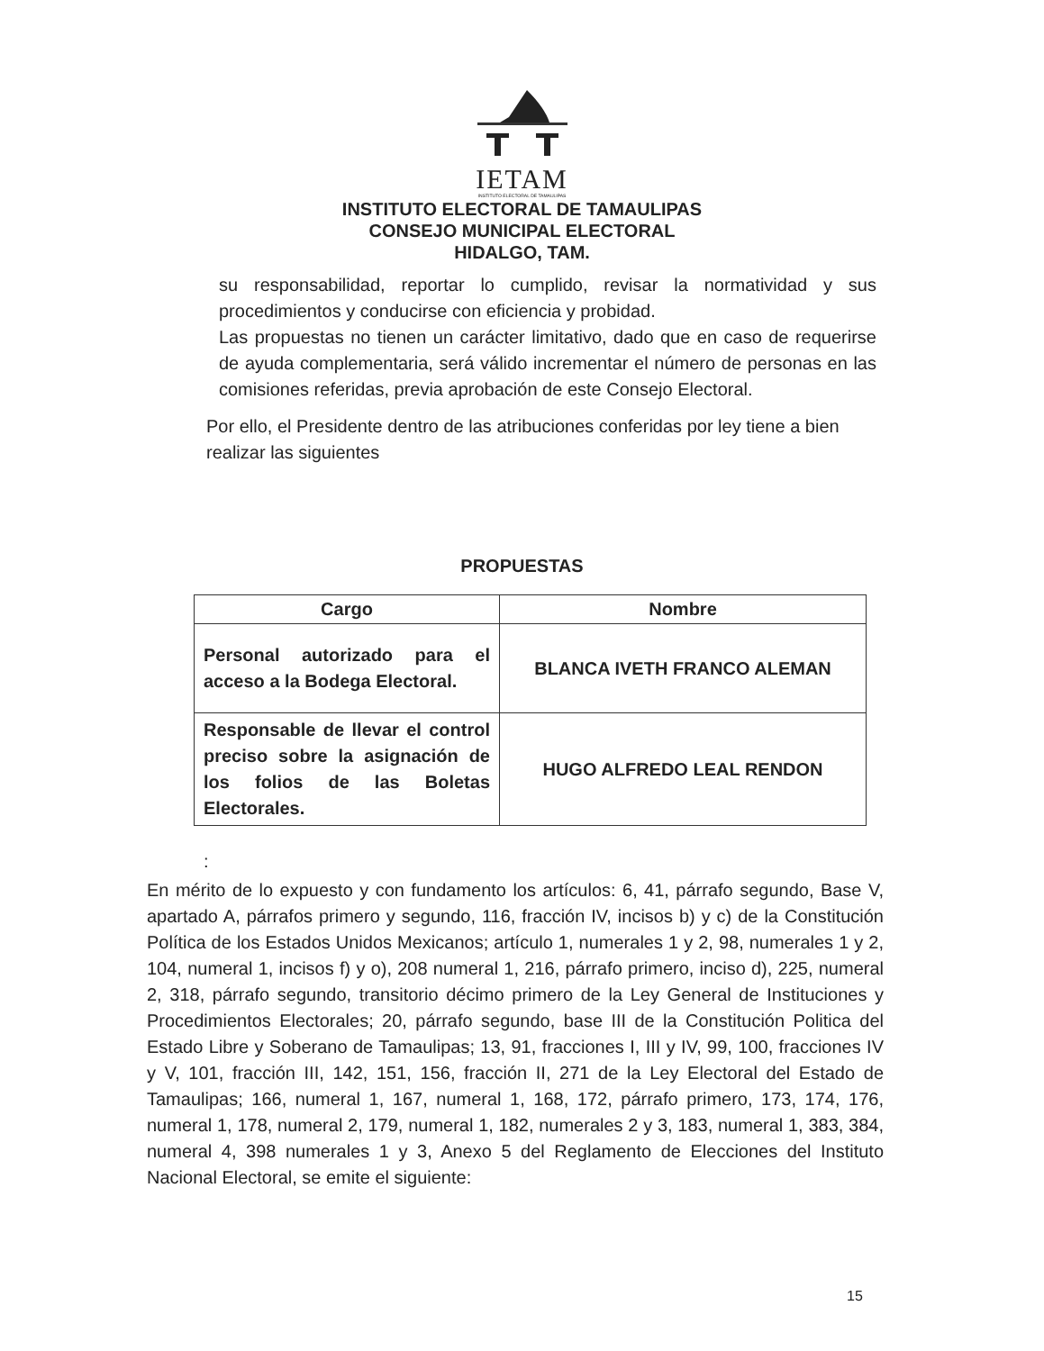IETAM
INSTITUTO ELECTORAL DE TAMAULIPAS
INSTITUTO ELECTORAL DE TAMAULIPAS
CONSEJO MUNICIPAL ELECTORAL
HIDALGO, TAM.
su responsabilidad, reportar lo cumplido, revisar la normatividad y sus procedimientos y conducirse con eficiencia y probidad.
Las propuestas no tienen un carácter limitativo, dado que en caso de requerirse de ayuda complementaria, será válido incrementar el número de personas en las comisiones referidas, previa aprobación de este Consejo Electoral.
Por ello, el Presidente dentro de las atribuciones conferidas por ley tiene a bien realizar las siguientes
PROPUESTAS
| Cargo | Nombre |
| --- | --- |
| Personal autorizado para el acceso a la Bodega Electoral. | BLANCA IVETH FRANCO ALEMAN |
| Responsable de llevar el control preciso sobre la asignación de los folios de las Boletas Electorales. | HUGO ALFREDO LEAL RENDON |
:
En mérito de lo expuesto y con fundamento los artículos: 6, 41, párrafo segundo, Base V, apartado A, párrafos primero y segundo, 116, fracción IV, incisos b) y c) de la Constitución Política de los Estados Unidos Mexicanos; artículo 1, numerales 1 y 2, 98, numerales 1 y 2, 104, numeral 1, incisos f) y o), 208 numeral 1, 216, párrafo primero, inciso d), 225, numeral 2, 318, párrafo segundo, transitorio décimo primero de la Ley General de Instituciones y Procedimientos Electorales; 20, párrafo segundo, base III de la Constitución Politica del Estado Libre y Soberano de Tamaulipas; 13, 91, fracciones I, III y IV, 99, 100, fracciones IV y V, 101, fracción III, 142, 151, 156, fracción II, 271 de la Ley Electoral del Estado de Tamaulipas; 166, numeral 1, 167, numeral 1, 168, 172, párrafo primero, 173, 174, 176, numeral 1, 178, numeral 2, 179, numeral 1, 182, numerales 2 y 3, 183, numeral 1, 383, 384, numeral 4, 398 numerales 1 y 3, Anexo 5 del Reglamento de Elecciones del Instituto Nacional Electoral, se emite el siguiente:
15